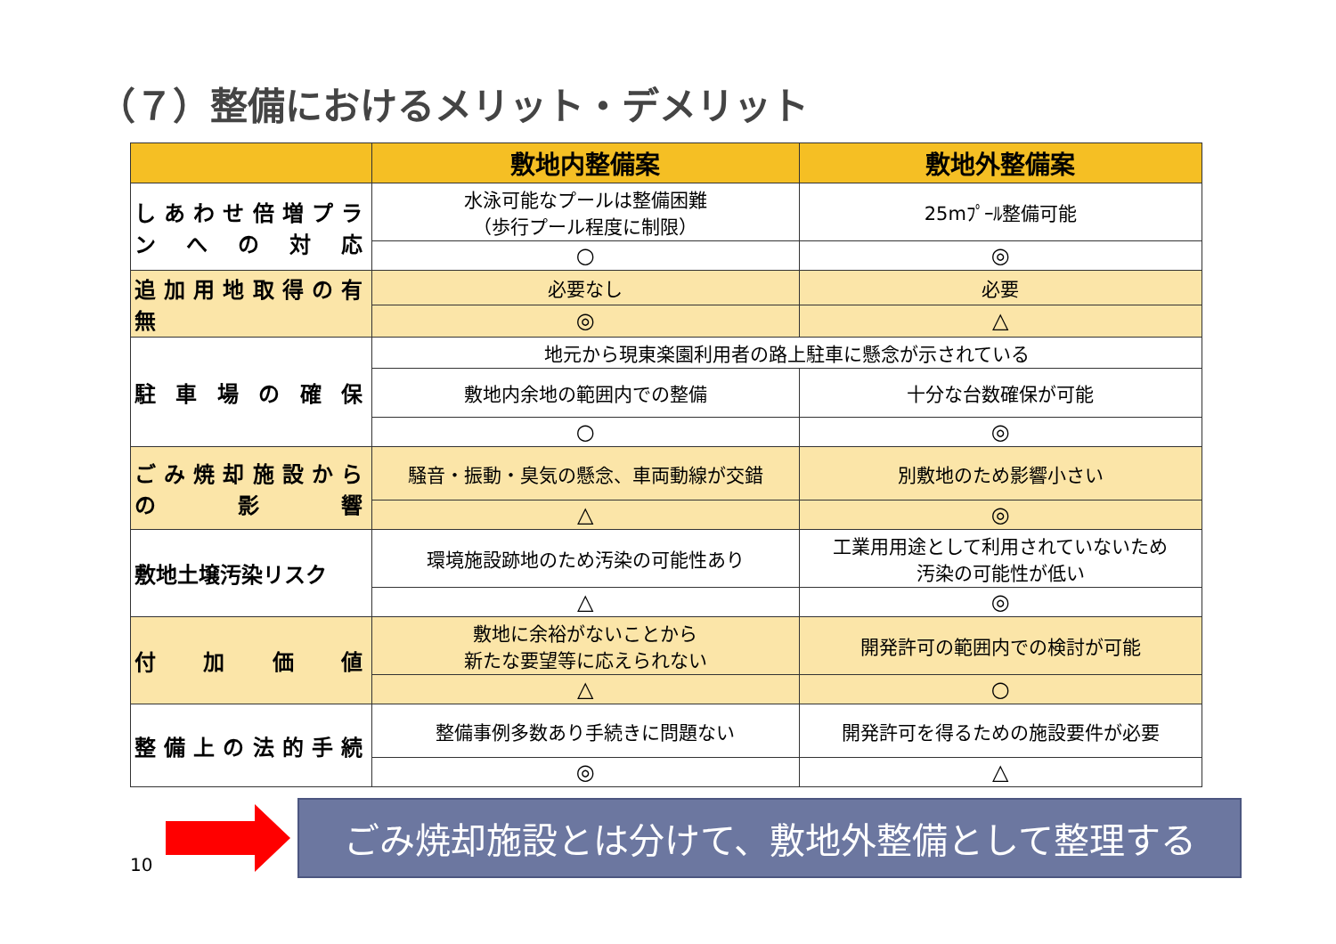（７）整備におけるメリット・デメリット
| | 敷地内整備案 | 敷地外整備案 |
| --- | --- | --- |
| しあわせ倍増プランへの対応 | 水泳可能なプールは整備困難 （歩行プール程度に制限） | 25mﾌﾟｰﾙ整備可能 |
| | ○ | ◎ |
| 追加用地取得の有無 | 必要なし | 必要 |
| | ◎ | △ |
| 駐車場の確保 | 地元から現東楽園利用者の路上駐車に懸念が示されている | |
| | 敷地内余地の範囲内での整備 | 十分な台数確保が可能 |
| | ○ | ◎ |
| ごみ焼却施設からの影響 | 騒音・振動・臭気の懸念、車両動線が交錯 | 別敷地のため影響小さい |
| | △ | ◎ |
| 敷地土壌汚染リスク | 環境施設跡地のため汚染の可能性あり | 工業用用途として利用されていないため 汚染の可能性が低い |
| | △ | ◎ |
| 付加価値 | 敷地に余裕がないことから 新たな要望等に応えられない | 開発許可の範囲内での検討が可能 |
| | △ | ○ |
| 整備上の法的手続 | 整備事例多数あり手続きに問題ない | 開発許可を得るための施設要件が必要 |
| | ◎ | △ |
10
ごみ焼却施設とは分けて、敷地外整備として整理する